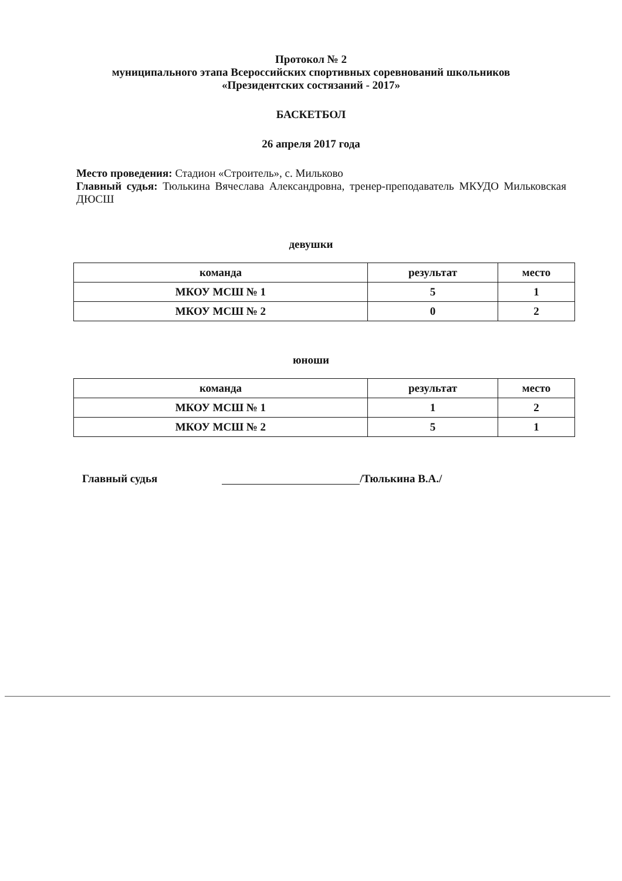Протокол № 2
муниципального этапа Всероссийских спортивных соревнований школьников
«Президентских состязаний - 2017»
БАСКЕТБОЛ
26 апреля 2017 года
Место проведения: Стадион «Строитель», с. Мильково
Главный судья: Тюлькина Вячеслава Александровна, тренер-преподаватель МКУДО Мильковская ДЮСШ
девушки
| команда | результат | место |
| --- | --- | --- |
| МКОУ МСШ № 1 | 5 | 1 |
| МКОУ МСШ № 2 | 0 | 2 |
юноши
| команда | результат | место |
| --- | --- | --- |
| МКОУ МСШ № 1 | 1 | 2 |
| МКОУ МСШ № 2 | 5 | 1 |
Главный судья /Тюлькина В.А./